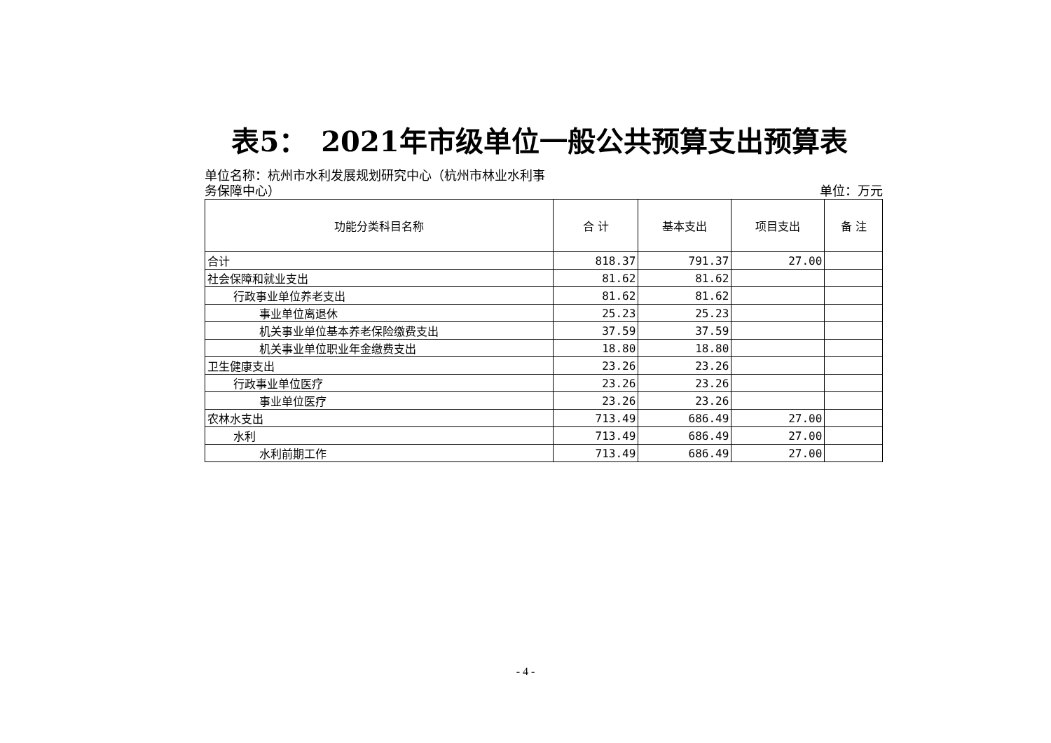表5：　2021年市级单位一般公共预算支出预算表
单位名称：杭州市水利发展规划研究中心（杭州市林业水利事务保障中心）
单位：万元
| 功能分类科目名称 | 合 计 | 基本支出 | 项目支出 | 备 注 |
| --- | --- | --- | --- | --- |
| 合计 | 818.37 | 791.37 | 27.00 | |
| 社会保障和就业支出 | 81.62 | 81.62 | | |
| 行政事业单位养老支出 | 81.62 | 81.62 | | |
| 事业单位离退休 | 25.23 | 25.23 | | |
| 机关事业单位基本养老保险缴费支出 | 37.59 | 37.59 | | |
| 机关事业单位职业年金缴费支出 | 18.80 | 18.80 | | |
| 卫生健康支出 | 23.26 | 23.26 | | |
| 行政事业单位医疗 | 23.26 | 23.26 | | |
| 事业单位医疗 | 23.26 | 23.26 | | |
| 农林水支出 | 713.49 | 686.49 | 27.00 | |
| 水利 | 713.49 | 686.49 | 27.00 | |
| 水利前期工作 | 713.49 | 686.49 | 27.00 | |
- 4 -